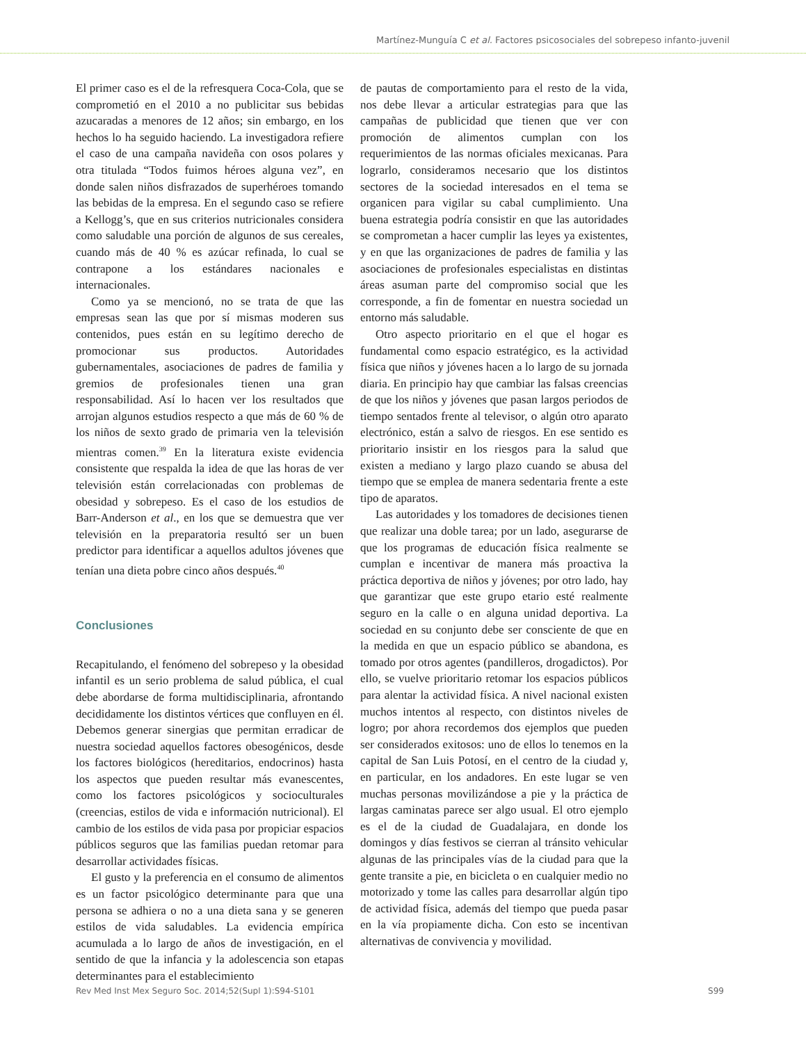Martínez-Munguía C et al. Factores psicosociales del sobrepeso infanto-juvenil
El primer caso es el de la refresquera Coca-Cola, que se comprometió en el 2010 a no publicitar sus bebidas azucaradas a menores de 12 años; sin embargo, en los hechos lo ha seguido haciendo. La investigadora refiere el caso de una campaña navideña con osos polares y otra titulada “Todos fuimos héroes alguna vez”, en donde salen niños disfrazados de superhéroes tomando las bebidas de la empresa. En el segundo caso se refiere a Kellogg’s, que en sus criterios nutricionales considera como saludable una porción de algunos de sus cereales, cuando más de 40 % es azúcar refinada, lo cual se contrapone a los estándares nacionales e internacionales.
Como ya se mencionó, no se trata de que las empresas sean las que por sí mismas moderen sus contenidos, pues están en su legítimo derecho de promocionar sus productos. Autoridades gubernamentales, asociaciones de padres de familia y gremios de profesionales tienen una gran responsabilidad. Así lo hacen ver los resultados que arrojan algunos estudios respecto a que más de 60 % de los niños de sexto grado de primaria ven la televisión mientras comen.<sup>39</sup> En la literatura existe evidencia consistente que respalda la idea de que las horas de ver televisión están correlacionadas con problemas de obesidad y sobrepeso. Es el caso de los estudios de Barr-Anderson et al., en los que se demuestra que ver televisión en la preparatoria resultó ser un buen predictor para identificar a aquellos adultos jóvenes que tenían una dieta pobre cinco años después.<sup>40</sup>
Conclusiones
Recapitulando, el fenómeno del sobrepeso y la obesidad infantil es un serio problema de salud pública, el cual debe abordarse de forma multidisciplinaria, afrontando decididamente los distintos vértices que confluyen en él. Debemos generar sinergias que permitan erradicar de nuestra sociedad aquellos factores obesogénicos, desde los factores biológicos (hereditarios, endocrinos) hasta los aspectos que pueden resultar más evanescentes, como los factores psicológicos y socioculturales (creencias, estilos de vida e información nutricional). El cambio de los estilos de vida pasa por propiciar espacios públicos seguros que las familias puedan retomar para desarrollar actividades físicas.
El gusto y la preferencia en el consumo de alimentos es un factor psicológico determinante para que una persona se adhiera o no a una dieta sana y se generen estilos de vida saludables. La evidencia empírica acumulada a lo largo de años de investigación, en el sentido de que la infancia y la adolescencia son etapas determinantes para el establecimiento
de pautas de comportamiento para el resto de la vida, nos debe llevar a articular estrategias para que las campañas de publicidad que tienen que ver con promoción de alimentos cumplan con los requerimientos de las normas oficiales mexicanas. Para lograrlo, consideramos necesario que los distintos sectores de la sociedad interesados en el tema se organicen para vigilar su cabal cumplimiento. Una buena estrategia podría consistir en que las autoridades se comprometan a hacer cumplir las leyes ya existentes, y en que las organizaciones de padres de familia y las asociaciones de profesionales especialistas en distintas áreas asuman parte del compromiso social que les corresponde, a fin de fomentar en nuestra sociedad un entorno más saludable.
Otro aspecto prioritario en el que el hogar es fundamental como espacio estratégico, es la actividad física que niños y jóvenes hacen a lo largo de su jornada diaria. En principio hay que cambiar las falsas creencias de que los niños y jóvenes que pasan largos periodos de tiempo sentados frente al televisor, o algún otro aparato electrónico, están a salvo de riesgos. En ese sentido es prioritario insistir en los riesgos para la salud que existen a mediano y largo plazo cuando se abusa del tiempo que se emplea de manera sedentaria frente a este tipo de aparatos.
Las autoridades y los tomadores de decisiones tienen que realizar una doble tarea; por un lado, asegurarse de que los programas de educación física realmente se cumplan e incentivar de manera más proactiva la práctica deportiva de niños y jóvenes; por otro lado, hay que garantizar que este grupo etario esté realmente seguro en la calle o en alguna unidad deportiva. La sociedad en su conjunto debe ser consciente de que en la medida en que un espacio público se abandona, es tomado por otros agentes (pandilleros, drogadictos). Por ello, se vuelve prioritario retomar los espacios públicos para alentar la actividad física. A nivel nacional existen muchos intentos al respecto, con distintos niveles de logro; por ahora recordemos dos ejemplos que pueden ser considerados exitosos: uno de ellos lo tenemos en la capital de San Luis Potosí, en el centro de la ciudad y, en particular, en los andadores. En este lugar se ven muchas personas movilizándose a pie y la práctica de largas caminatas parece ser algo usual. El otro ejemplo es el de la ciudad de Guadalajara, en donde los domingos y días festivos se cierran al tránsito vehicular algunas de las principales vías de la ciudad para que la gente transite a pie, en bicicleta o en cualquier medio no motorizado y tome las calles para desarrollar algún tipo de actividad física, además del tiempo que pueda pasar en la vía propiamente dicha. Con esto se incentivan alternativas de convivencia y movilidad.
Rev Med Inst Mex Seguro Soc. 2014;52(Supl 1):S94-S101 S99